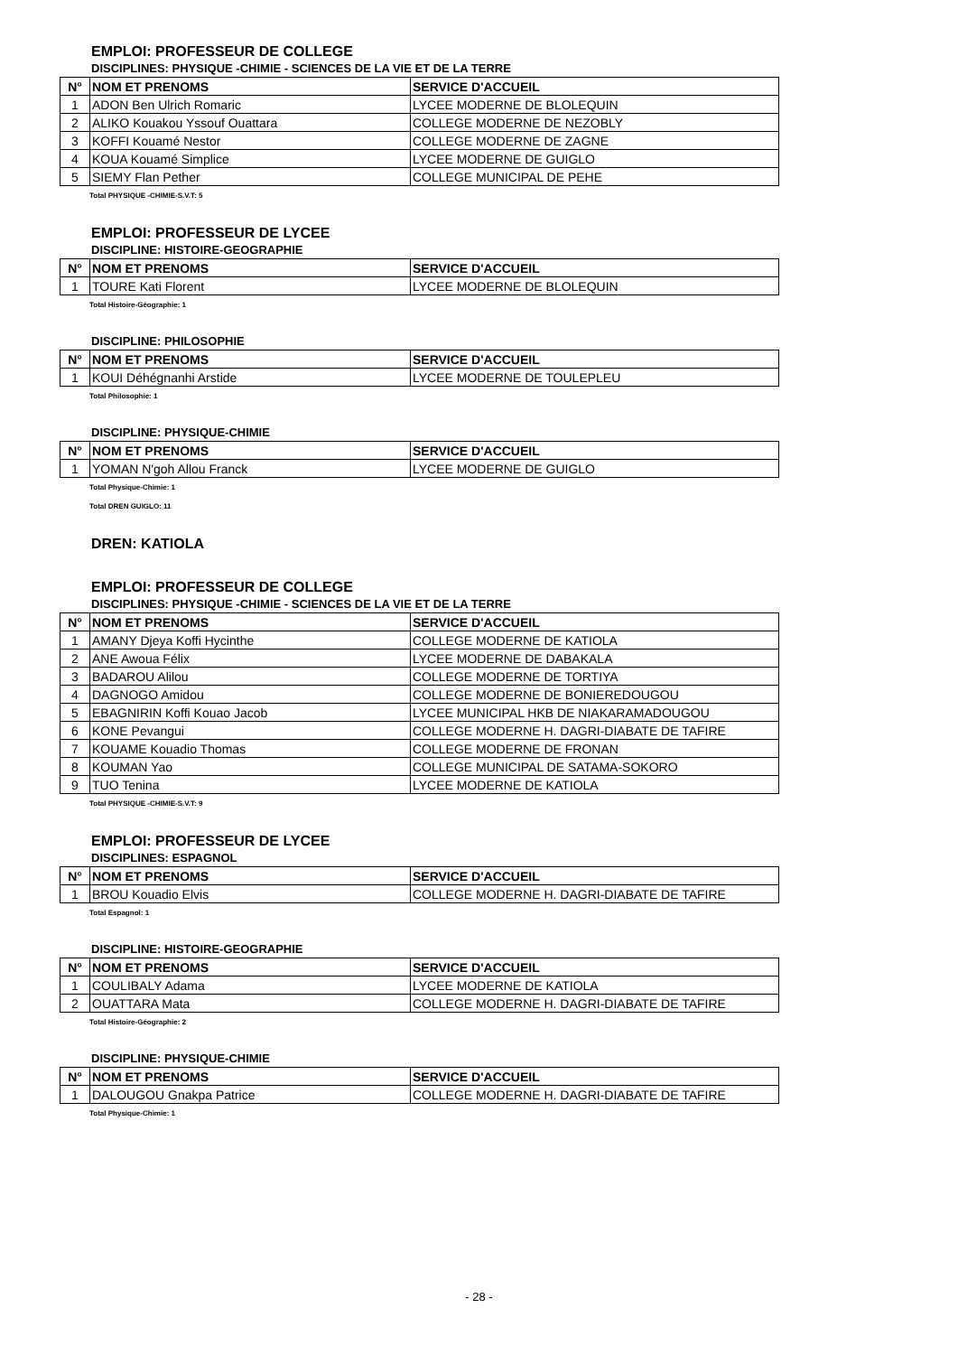EMPLOI: PROFESSEUR DE COLLEGE
DISCIPLINES: PHYSIQUE -CHIMIE - SCIENCES DE LA VIE ET DE LA TERRE
| N° | NOM ET PRENOMS | SERVICE D'ACCUEIL |
| --- | --- | --- |
| 1 | ADON Ben Ulrich Romaric | LYCEE MODERNE DE BLOLEQUIN |
| 2 | ALIKO Kouakou Yssouf Ouattara | COLLEGE MODERNE DE NEZOBLY |
| 3 | KOFFI Kouamé Nestor | COLLEGE MODERNE DE ZAGNE |
| 4 | KOUA Kouamé Simplice | LYCEE MODERNE DE GUIGLO |
| 5 | SIEMY Flan Pether | COLLEGE MUNICIPAL DE PEHE |
Total PHYSIQUE -CHIMIE-S.V.T: 5
EMPLOI: PROFESSEUR DE LYCEE
DISCIPLINE: HISTOIRE-GEOGRAPHIE
| N° | NOM ET PRENOMS | SERVICE D'ACCUEIL |
| --- | --- | --- |
| 1 | TOURE Kati Florent | LYCEE MODERNE DE BLOLEQUIN |
Total Histoire-Géographie: 1
DISCIPLINE: PHILOSOPHIE
| N° | NOM ET PRENOMS | SERVICE D'ACCUEIL |
| --- | --- | --- |
| 1 | KOUI Déhégnanhi Arstide | LYCEE MODERNE DE TOULEPLEU |
Total Philosophie: 1
DISCIPLINE: PHYSIQUE-CHIMIE
| N° | NOM ET PRENOMS | SERVICE D'ACCUEIL |
| --- | --- | --- |
| 1 | YOMAN N'goh Allou Franck | LYCEE MODERNE DE GUIGLO |
Total Physique-Chimie: 1
Total DREN GUIGLO: 11
DREN: KATIOLA
EMPLOI: PROFESSEUR DE COLLEGE
DISCIPLINES: PHYSIQUE -CHIMIE - SCIENCES DE LA VIE ET DE LA TERRE
| N° | NOM ET PRENOMS | SERVICE D'ACCUEIL |
| --- | --- | --- |
| 1 | AMANY Djeya Koffi Hycinthe | COLLEGE MODERNE DE KATIOLA |
| 2 | ANE Awoua Félix | LYCEE MODERNE DE DABAKALA |
| 3 | BADAROU Alilou | COLLEGE MODERNE DE TORTIYA |
| 4 | DAGNOGO Amidou | COLLEGE MODERNE DE BONIEREDOUGOU |
| 5 | EBAGNIRIN Koffi Kouao Jacob | LYCEE MUNICIPAL HKB DE NIAKARAMADOUGOU |
| 6 | KONE Pevangui | COLLEGE MODERNE H. DAGRI-DIABATE DE TAFIRE |
| 7 | KOUAME Kouadio Thomas | COLLEGE MODERNE DE FRONAN |
| 8 | KOUMAN Yao | COLLEGE MUNICIPAL DE SATAMA-SOKORO |
| 9 | TUO Tenina | LYCEE MODERNE DE KATIOLA |
Total PHYSIQUE -CHIMIE-S.V.T: 9
EMPLOI: PROFESSEUR DE LYCEE
DISCIPLINES: ESPAGNOL
| N° | NOM ET PRENOMS | SERVICE D'ACCUEIL |
| --- | --- | --- |
| 1 | BROU Kouadio Elvis | COLLEGE MODERNE H. DAGRI-DIABATE DE TAFIRE |
Total Espagnol: 1
DISCIPLINE: HISTOIRE-GEOGRAPHIE
| N° | NOM ET PRENOMS | SERVICE D'ACCUEIL |
| --- | --- | --- |
| 1 | COULIBALY Adama | LYCEE MODERNE DE KATIOLA |
| 2 | OUATTARA Mata | COLLEGE MODERNE H. DAGRI-DIABATE DE TAFIRE |
Total Histoire-Géographie: 2
DISCIPLINE: PHYSIQUE-CHIMIE
| N° | NOM ET PRENOMS | SERVICE D'ACCUEIL |
| --- | --- | --- |
| 1 | DALOUGOU Gnakpa Patrice | COLLEGE MODERNE H. DAGRI-DIABATE DE TAFIRE |
Total Physique-Chimie: 1
- 28 -